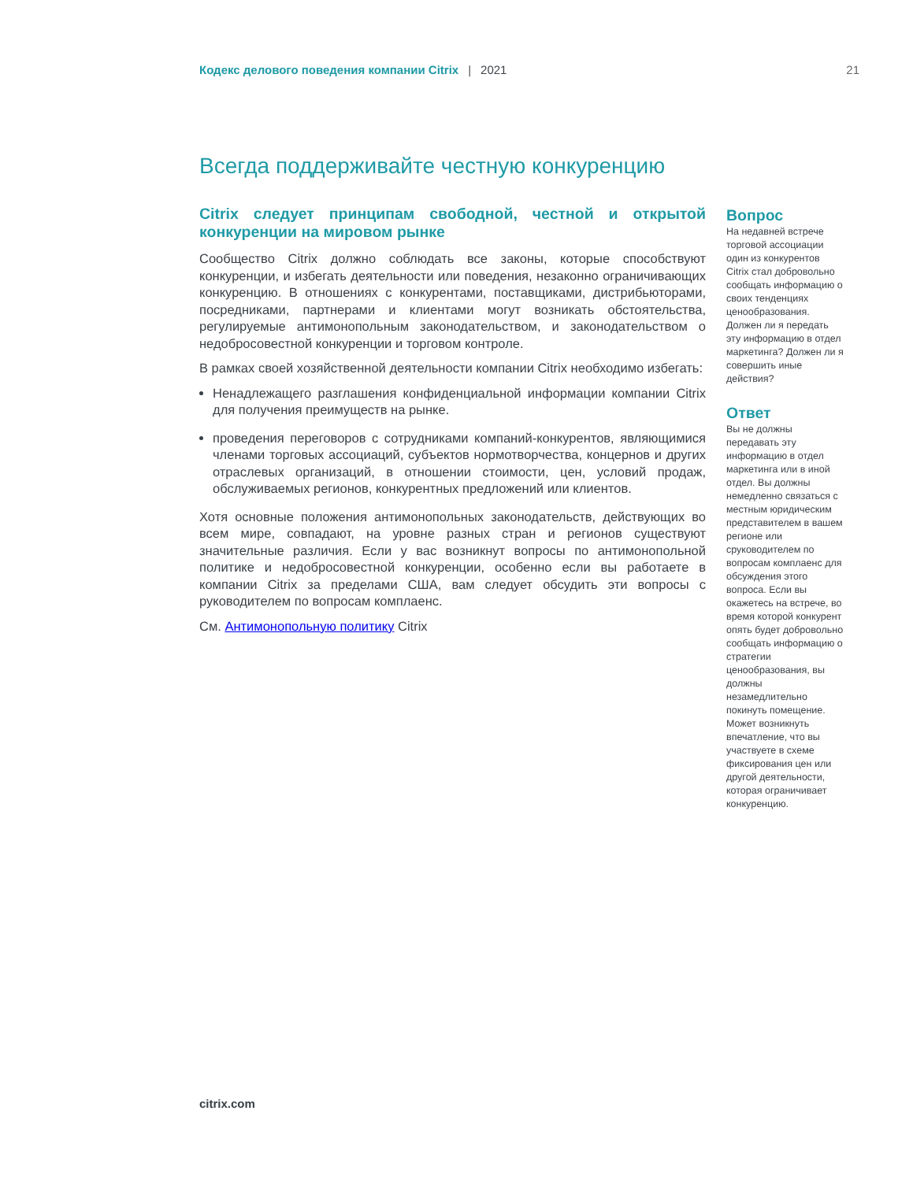Кодекс делового поведения компании Citrix | 2021 21
Всегда поддерживайте честную конкуренцию
Citrix следует принципам свободной, честной и открытой конкуренции на мировом рынке
Сообщество Citrix должно соблюдать все законы, которые способствуют конкуренции, и избегать деятельности или поведения, незаконно ограничивающих конкуренцию. В отношениях с конкурентами, поставщиками, дистрибьюторами, посредниками, партнерами и клиентами могут возникать обстоятельства, регулируемые антимонопольным законодательством, и законодательством о недобросовестной конкуренции и торговом контроле.
В рамках своей хозяйственной деятельности компании Citrix необходимо избегать:
Ненадлежащего разглашения конфиденциальной информации компании Citrix для получения преимуществ на рынке.
проведения переговоров с сотрудниками компаний-конкурентов, являющимися членами торговых ассоциаций, субъектов нормотворчества, концернов и других отраслевых организаций, в отношении стоимости, цен, условий продаж, обслуживаемых регионов, конкурентных предложений или клиентов.
Хотя основные положения антимонопольных законодательств, действующих во всем мире, совпадают, на уровне разных стран и регионов существуют значительные различия. Если у вас возникнут вопросы по антимонопольной политике и недобросовестной конкуренции, особенно если вы работаете в компании Citrix за пределами США, вам следует обсудить эти вопросы с руководителем по вопросам комплаенс.
См. Антимонопольную политику Citrix
Вопрос
На недавней встрече торговой ассоциации один из конкурентов Citrix стал добровольно сообщать информацию о своих тенденциях ценообразования. Должен ли я передать эту информацию в отдел маркетинга? Должен ли я совершить иные действия?
Ответ
Вы не должны передавать эту информацию в отдел маркетинга или в иной отдел. Вы должны немедленно связаться с местным юридическим представителем в вашем регионе или сруководителем по вопросам комплаенс для обсуждения этого вопроса. Если вы окажетесь на встрече, во время которой конкурент опять будет добровольно сообщать информацию о стратегии ценообразования, вы должны незамедлительно покинуть помещение. Может возникнуть впечатление, что вы участвуете в схеме фиксирования цен или другой деятельности, которая ограничивает конкуренцию.
citrix.com